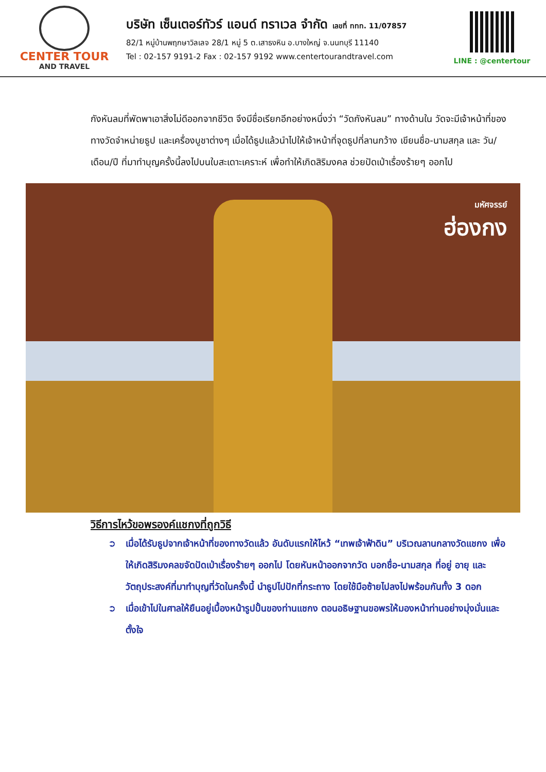CENTER TOUR
AND TRAVEL
บริษัท เซ็นเตอร์ทัวร์ แอนด์ ทราเวล จำกัด เลขที่ ททท. 11/07857
82/1 หมู่บ้านพฤกษาวิลเลจ 28/1 หมู่ 5 ต.เสาธงหิน อ.บางใหญ่ จ.นนทบุรี 11140
Tel : 02-157 9191-2 Fax : 02-157 9192 www.centertourandtravel.com
LINE : @centertour
กังหันลมที่พัดพาเอาสิ่งไม่ดีออกจากชีวิต จึงมีชื่อเรียกอีกอย่างหนึ่งว่า “วัดกังหันลม” ทางด้านใน วัดจะมีเจ้าหน้าที่ของทางวัดจำหน่ายธูป และเครื่องบูชาต่างๆ เมื่อได้ธูปแล้วนำไปให้เจ้าหน้าที่จุดธูปที่ลานกว้าง เขียนชื่อ-นามสกุล และ วัน/เดือน/ปี ที่มาทำบุญครั้งนี้ลงไปบนใบสะเดาะเคราะห์ เพื่อทำให้เกิดสิริมงคล ช่วยปัดเป่าเรื่องร้ายๆ ออกไป
มหัศจรรย์
ฮ่องกง
วิธีการไหว้ขอพรองค์แชกงที่ถูกวิธี
➲ เมื่อได้รับธูปจากเจ้าหน้าที่ของทางวัดแล้ว อันดับแรกให้ไหว้ “เทพเจ้าฟ้าดิน” บริเวณลานกลางวัดแชกง เพื่อให้เกิดสิริมงคลขจัดปัดเป่าเรื่องร้ายๆ ออกไป โดยหันหน้าออกจากวัด บอกชื่อ-นามสกุล ที่อยู่ อายุ และวัตถุประสงค์ที่มาทำบุญที่วัดในครั้งนี้ นำธูปไปปักที่กระถาง โดยใช้มือซ้ายไปลงไปพร้อมกันทั้ง 3 ดอก
➲ เมื่อเข้าไปในศาลให้ยืนอยู่เบื้องหน้ารูปปั้นของท่านแชกง ตอนอธิษฐานขอพรให้มองหน้าท่านอย่างมุ่งมั่นและตั้งใจ